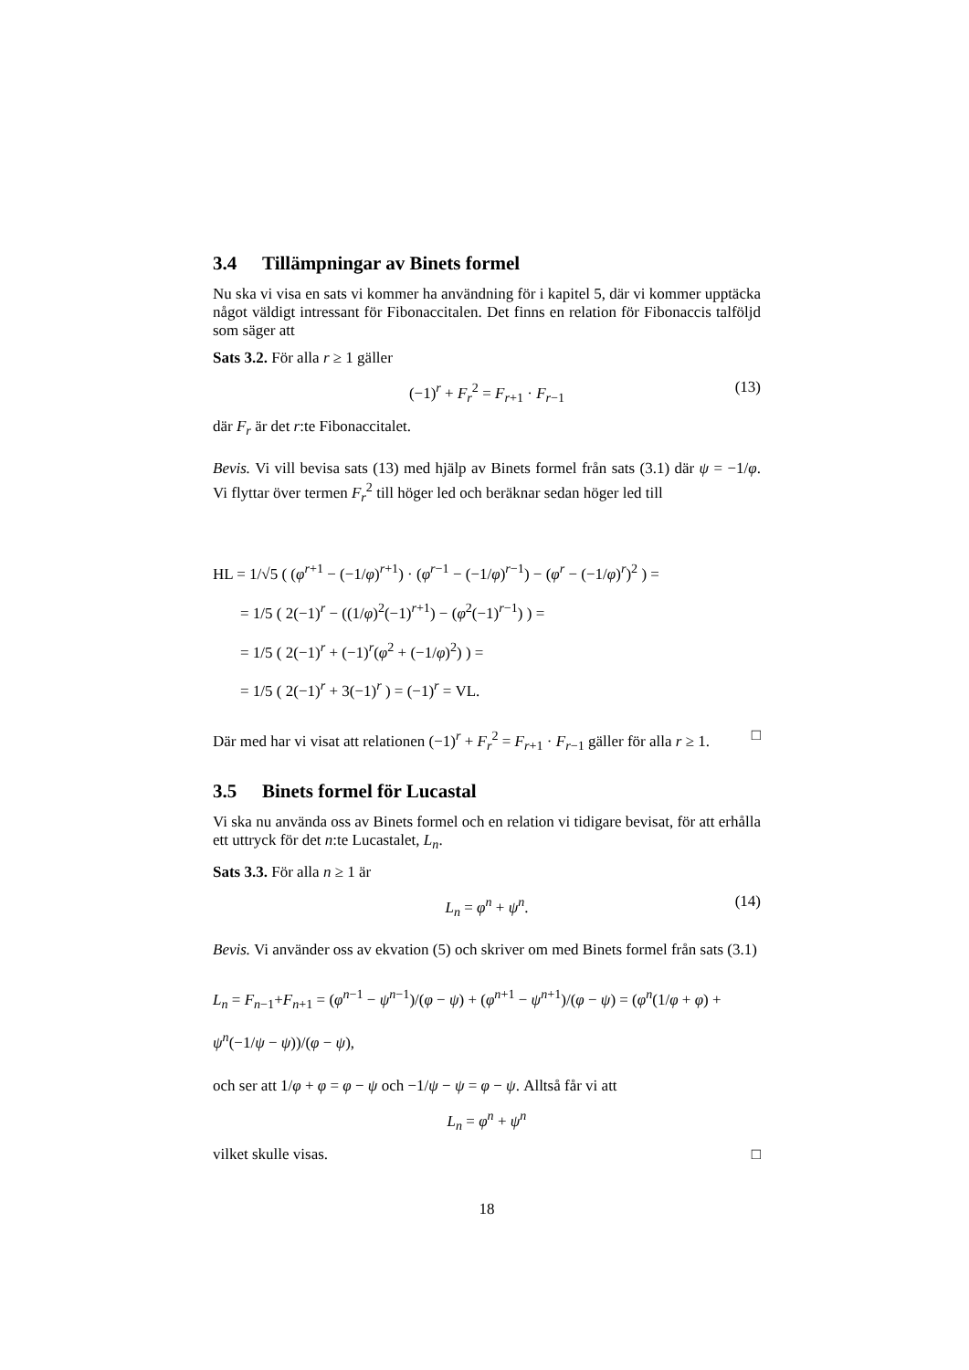3.4 Tillämpningar av Binets formel
Nu ska vi visa en sats vi kommer ha användning för i kapitel 5, där vi kommer upptäcka något väldigt intressant för Fibonaccitalen. Det finns en relation för Fibonaccis talföljd som säger att
Sats 3.2. För alla r ≥ 1 gäller
(−1)<sup>r</sup> + F<sub>r</sub><sup>2</sup> = F<sub>r+1</sub> · F<sub>r−1</sub> (13)
där F<sub>r</sub> är det r:te Fibonaccitalet.
Bevis. Vi vill bevisa sats (13) med hjälp av Binets formel från sats (3.1) där ψ = −1/φ. Vi flyttar över termen F<sub>r</sub><sup>2</sup> till höger led och beräknar sedan höger led till
HL = 1/√5 ( (φ<sup>r+1</sup> − (−1/φ)<sup>r+1</sup>) · (φ<sup>r−1</sup> − (−1/φ)<sup>r−1</sup>) − (φ<sup>r</sup> − (−1/φ)<sup>r</sup>)<sup>2</sup> ) =
= 1/5 ( 2(−1)<sup>r</sup> − ((1/φ)<sup>2</sup>(−1)<sup>r+1</sup>) − (φ<sup>2</sup>(−1)<sup>r−1</sup>) ) =
= 1/5 ( 2(−1)<sup>r</sup> + (−1)<sup>r</sup>(φ<sup>2</sup> + (−1/φ)<sup>2</sup>) ) =
= 1/5 ( 2(−1)<sup>r</sup> + 3(−1)<sup>r</sup> ) = (−1)<sup>r</sup> = VL.
Där med har vi visat att relationen (−1)<sup>r</sup> + F<sub>r</sub><sup>2</sup> = F<sub>r+1</sub> · F<sub>r−1</sub> gäller för alla r ≥ 1. □
3.5 Binets formel för Lucastal
Vi ska nu använda oss av Binets formel och en relation vi tidigare bevisat, för att erhålla ett uttryck för det n:te Lucastalet, L<sub>n</sub>.
Sats 3.3. För alla n ≥ 1 är
L<sub>n</sub> = φ<sup>n</sup> + ψ<sup>n</sup>. (14)
Bevis. Vi använder oss av ekvation (5) och skriver om med Binets formel från sats (3.1)
L<sub>n</sub> = F<sub>n−1</sub>+F<sub>n+1</sub> = (φ<sup>n−1</sup> − ψ<sup>n−1</sup>)/(φ − ψ) + (φ<sup>n+1</sup> − ψ<sup>n+1</sup>)/(φ − ψ) = (φ<sup>n</sup>(1/φ + φ) + ψ<sup>n</sup>(−1/ψ − ψ))/(φ − ψ),
och ser att 1/φ + φ = φ − ψ och −1/ψ − ψ = φ − ψ. Alltså får vi att
L<sub>n</sub> = φ<sup>n</sup> + ψ<sup>n</sup>
vilket skulle visas. □
18